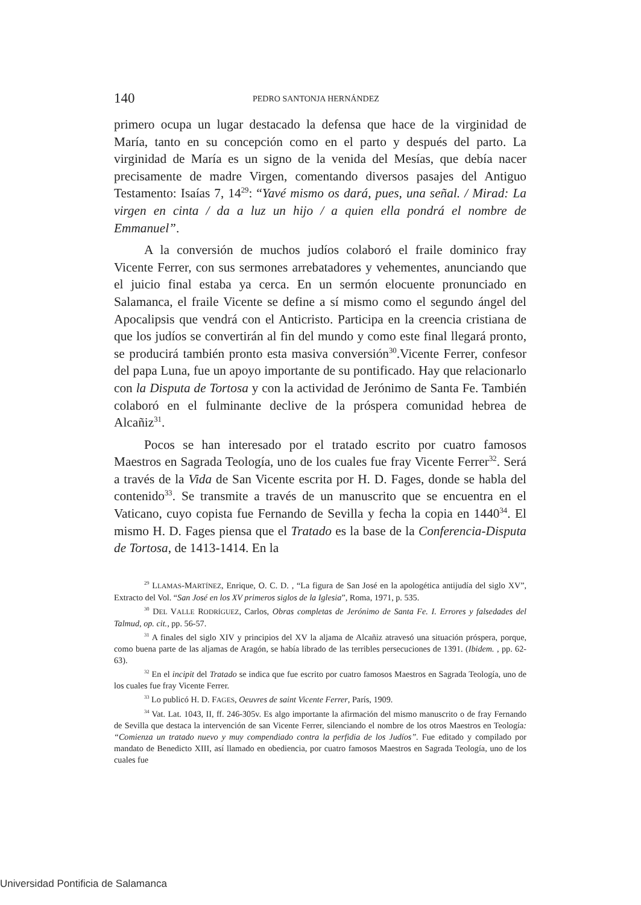140 PEDRO SANTONJA HERNÁNDEZ
primero ocupa un lugar destacado la defensa que hace de la virginidad de María, tanto en su concepción como en el parto y después del parto. La virginidad de María es un signo de la venida del Mesías, que debía nacer precisamente de madre Virgen, comentando diversos pasajes del Antiguo Testamento: Isaías 7, 14<sup>29</sup>: “Yavé mismo os dará, pues, una señal. / Mirad: La virgen en cinta / da a luz un hijo / a quien ella pondrá el nombre de Emmanuel”.
A la conversión de muchos judíos colaboró el fraile dominico fray Vicente Ferrer, con sus sermones arrebatadores y vehementes, anunciando que el juicio final estaba ya cerca. En un sermón elocuente pronunciado en Salamanca, el fraile Vicente se define a sí mismo como el segundo ángel del Apocalipsis que vendrá con el Anticristo. Participa en la creencia cristiana de que los judíos se convertirán al fin del mundo y como este final llegará pronto, se producirá también pronto esta masiva conversión<sup>30</sup>.Vicente Ferrer, confesor del papa Luna, fue un apoyo importante de su pontificado. Hay que relacionarlo con la Disputa de Tortosa y con la actividad de Jerónimo de Santa Fe. También colaboró en el fulminante declive de la próspera comunidad hebrea de Alcañiz<sup>31</sup>.
Pocos se han interesado por el tratado escrito por cuatro famosos Maestros en Sagrada Teología, uno de los cuales fue fray Vicente Ferrer<sup>32</sup>. Será a través de la Vida de San Vicente escrita por H. D. Fages, donde se habla del contenido<sup>33</sup>. Se transmite a través de un manuscrito que se encuentra en el Vaticano, cuyo copista fue Fernando de Sevilla y fecha la copia en 1440<sup>34</sup>. El mismo H. D. Fages piensa que el Tratado es la base de la Conferencia-Disputa de Tortosa, de 1413-1414. En la
<sup>29</sup> LLAMAS-MARTÍNEZ, Enrique, O. C. D. , “La figura de San José en la apologética antijudía del siglo XV”, Extracto del Vol. “San José en los XV primeros siglos de la Iglesia”, Roma, 1971, p. 535.
<sup>30</sup> DEL VALLE RODRÍGUEZ, Carlos, Obras completas de Jerónimo de Santa Fe. I. Errores y falsedades del Talmud, op. cit., pp. 56-57.
<sup>31</sup> A finales del siglo XIV y principios del XV la aljama de Alcañiz atravesó una situación próspera, porque, como buena parte de las aljamas de Aragón, se había librado de las terribles persecuciones de 1391. (Ibidem. , pp. 62-63).
<sup>32</sup> En el incipit del Tratado se indica que fue escrito por cuatro famosos Maestros en Sagrada Teología, uno de los cuales fue fray Vicente Ferrer.
<sup>33</sup> Lo publicó H. D. FAGES, Oeuvres de saint Vicente Ferrer, París, 1909.
<sup>34</sup> Vat. Lat. 1043, II, ff. 246-305v. Es algo importante la afirmación del mismo manuscrito o de fray Fernando de Sevilla que destaca la intervención de san Vicente Ferrer, silenciando el nombre de los otros Maestros en Teología: “Comienza un tratado nuevo y muy compendiado contra la perfidia de los Judíos”. Fue editado y compilado por mandato de Benedicto XIII, así llamado en obediencia, por cuatro famosos Maestros en Sagrada Teología, uno de los cuales fue
Universidad Pontificia de Salamanca